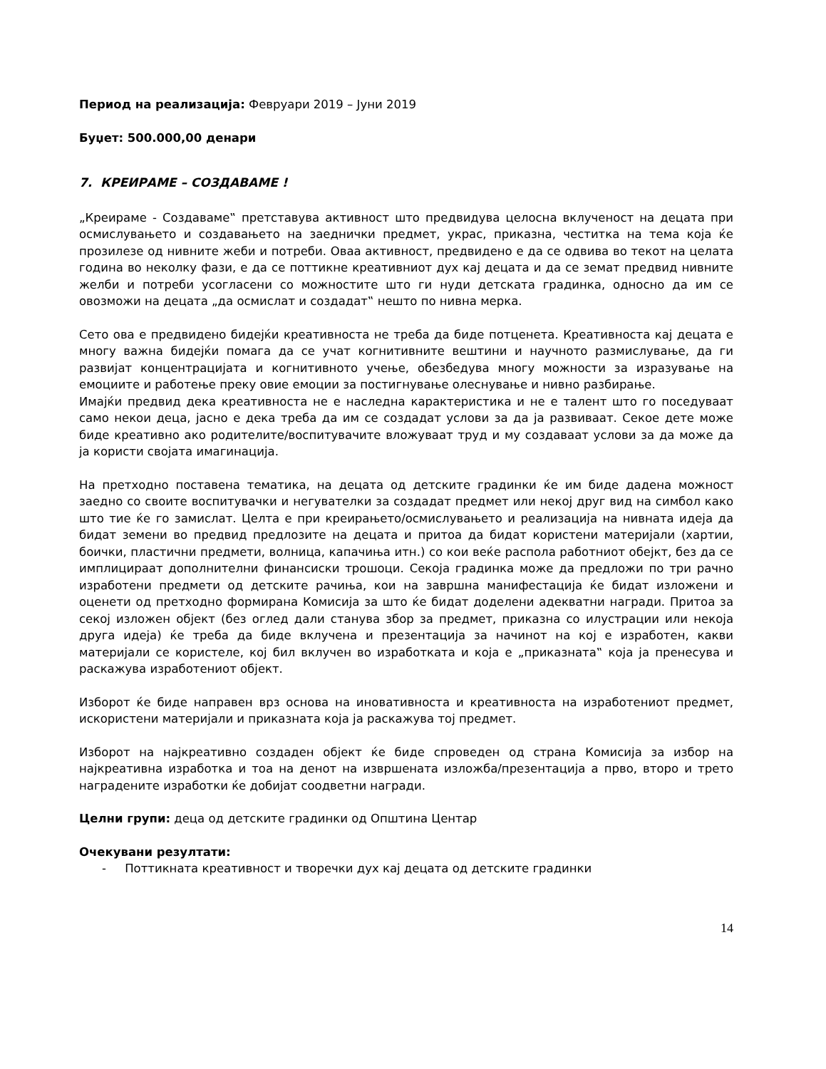Период на реализација: Февруари 2019 – Јуни 2019
Буџет: 500.000,00 денари
7. КРЕИРАМЕ – СОЗДАВАМЕ !
„Креираме - Создаваме‟ претставува активност што предвидува целосна вклученост на децата при осмислувањето и создавањето на заеднички предмет, украс, приказна, честитка на тема која ќе прозилезе од нивните жеби и потреби. Оваа активност, предвидено е да се одвива во текот на целата година во неколку фази, е да се поттикне креативниот дух кај децата и да се земат предвид нивните желби и потреби усогласени со можностите што ги нуди детската градинка, односно да им се овозможи на децата „да осмислат и создадат‟ нешто по нивна мерка.
Сето ова е предвидено бидејќи креативноста не треба да биде потценета. Креативноста кај децата е многу важна бидејќи помага да се учат когнитивните вештини и научното размислување, да ги развијат концентрацијата и когнитивното учење, обезбедува многу можности за изразување на емоциите и работење преку овие емоции за постигнување олеснување и нивно разбирање.
Имајќи предвид дека креативноста не е наследна карактеристика и не е талент што го поседуваат само некои деца, јасно е дека треба да им се создадат услови за да ја развиваат. Секое дете може биде креативно ако родителите/воспитувачите вложуваат труд и му создаваат услови за да може да ја користи својата имагинација.
На претходно поставена тематика, на децата од детските градинки ќе им биде дадена можност заедно со своите воспитувачки и негувателки за создадат предмет или некој друг вид на симбол како што тие ќе го замислат. Целта е при креирањето/осмислувањето и реализација на нивната идеја да бидат земени во предвид предлозите на децата и притоа да бидат користени материјали (хартии, боички, пластични предмети, волница, капачиња итн.) со кои веќе распола работниот обејкт, без да се имплицираат дополнителни финансиски трошоци. Секоја градинка може да предложи по три рачно изработени предмети од детските рачиња, кои на завршна манифестација ќе бидат изложени и оценети од претходно формирана Комисија за што ќе бидат доделени адекватни награди. Притоа за секој изложен објект (без оглед дали станува збор за предмет, приказна со илустрации или некоја друга идеја) ќе треба да биде вклучена и презентација за начинот на кој е изработен, какви материјали се користеле, кој бил вклучен во изработката и која е „приказната‟ која ја пренесува и раскажува изработениот објект.
Изборот ќе биде направен врз основа на иновативноста и креативноста на изработениот предмет, искористени материјали и приказната која ја раскажува тој предмет.
Изборот на најкреативно создаден објект ќе биде спроведен од страна Комисија за избор на најкреативна изработка и тоа на денот на извршената изложба/презентација а прво, второ и трето наградените изработки ќе добијат соодветни награди.
Целни групи: деца од детските градинки од Општина Центар
Очекувани резултати:
- Поттикната креативност и творечки дух кај децата од детските градинки
14